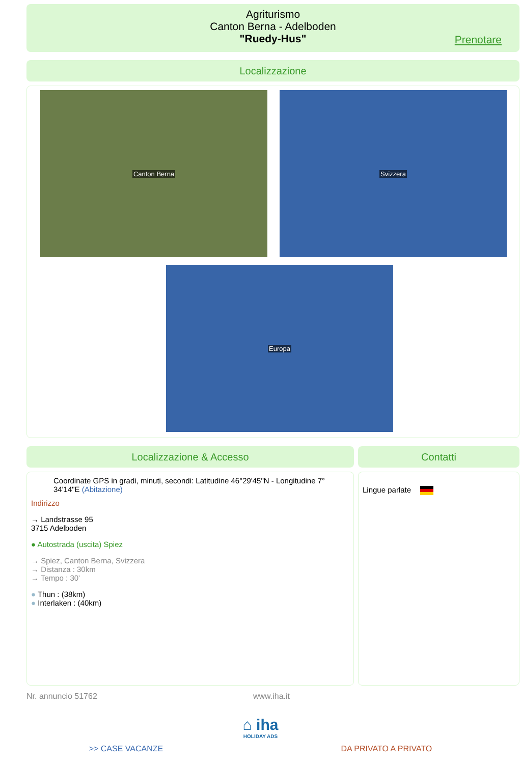Agriturismo
Canton Berna - Adelboden
"Ruedy-Hus"
Prenotare
Localizzazione
Canton Berna Svizzera
Europa
Localizzazione & Accesso
Coordinate GPS in gradi, minuti, secondi: Latitudine 46°29'45"N - Longitudine 7° 34'14"E (Abitazione)
Indirizzo
→ Landstrasse 95
3715 Adelboden
● Autostrada (uscita) Spiez
→ Spiez, Canton Berna, Svizzera
→ Distanza : 30km
→ Tempo : 30'
● Thun : (38km)
● Interlaken : (40km)
Contatti
Lingue parlate
Nr. annuncio 51762 www.iha.it
⌂ iha
HOLIDAY ADS
>> CASE VACANZE DA PRIVATO A PRIVATO